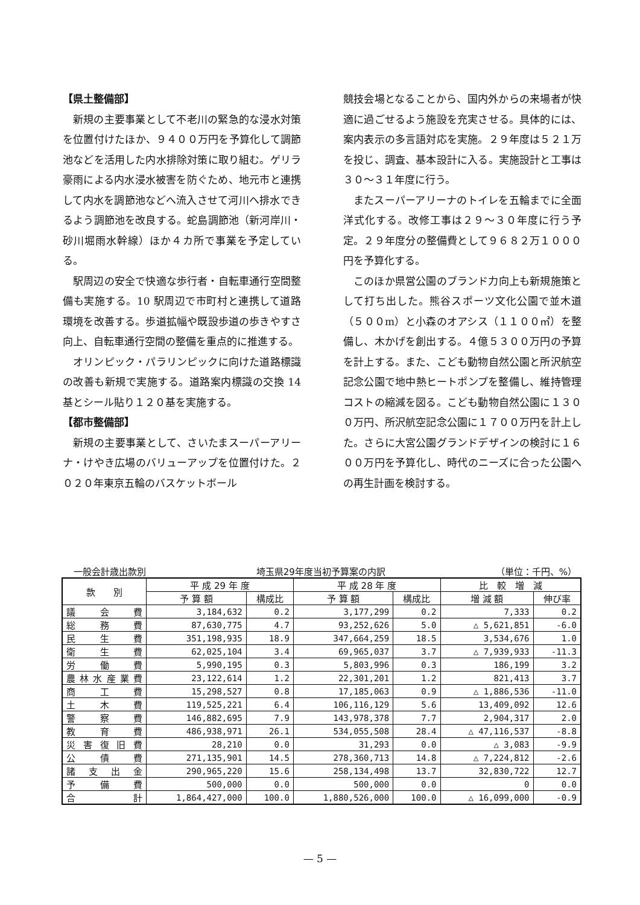【県土整備部】
新規の主要事業として不老川の緊急的な浸水対策を位置付けたほか、９４００万円を予算化して調節池などを活用した内水排除対策に取り組む。ゲリラ豪雨による内水浸水被害を防ぐため、地元市と連携して内水を調節池などへ流入させて河川へ排水できるよう調節池を改良する。蛇島調節池（新河岸川・砂川堀雨水幹線）ほか４カ所で事業を予定している。
駅周辺の安全で快適な歩行者・自転車通行空間整備も実施する。10 駅周辺で市町村と連携して道路環境を改善する。歩道拡幅や既設歩道の歩きやすさ向上、自転車通行空間の整備を重点的に推進する。
オリンピック・パラリンピックに向けた道路標識の改善も新規で実施する。道路案内標識の交換 14 基とシール貼り１２０基を実施する。
【都市整備部】
新規の主要事業として、さいたまスーパーアリーナ・けやき広場のバリューアップを位置付けた。２０２０年東京五輪のバスケットボール
競技会場となることから、国内外からの来場者が快適に過ごせるよう施設を充実させる。具体的には、案内表示の多言語対応を実施。２９年度は５２１万を投じ、調査、基本設計に入る。実施設計と工事は３０～３１年度に行う。
またスーパーアリーナのトイレを五輪までに全面洋式化する。改修工事は２９～３０年度に行う予定。２９年度分の整備費として９６８２万１０００円を予算化する。
このほか県営公園のブランド力向上も新規施策として打ち出した。熊谷スポーツ文化公園で並木道（５００m）と小森のオアシス（１１００㎡）を整備し、木かげを創出する。４億５３００万円の予算を計上する。また、こども動物自然公園と所沢航空記念公園で地中熱ヒートポンプを整備し、維持管理コストの縮減を図る。こども動物自然公園に１３００万円、所沢航空記念公園に１７００万円を計上した。さらに大宮公園グランドデザインの検討に１６００万円を予算化し、時代のニーズに合った公園への再生計画を検討する。
一般会計歳出款別 埼玉県29年度当初予算案の内訳 （単位：千円、%）
| 款 別 | 平 成 29 年 度 | | 平 成 28 年 度 | | 比 較 増 減 | |
| --- | --- | --- | --- | --- | --- | --- |
| | 予 算 額 | 構成比 | 予 算 額 | 構成比 | 増 減 額 | 伸び率 |
| 議会費 | 3,184,632 | 0.2 | 3,177,299 | 0.2 | 7,333 | 0.2 |
| 総務費 | 87,630,775 | 4.7 | 93,252,626 | 5.0 | △ 5,621,851 | -6.0 |
| 民生費 | 351,198,935 | 18.9 | 347,664,259 | 18.5 | 3,534,676 | 1.0 |
| 衛生費 | 62,025,104 | 3.4 | 69,965,037 | 3.7 | △ 7,939,933 | -11.3 |
| 労働費 | 5,990,195 | 0.3 | 5,803,996 | 0.3 | 186,199 | 3.2 |
| 農林水産業費 | 23,122,614 | 1.2 | 22,301,201 | 1.2 | 821,413 | 3.7 |
| 商工費 | 15,298,527 | 0.8 | 17,185,063 | 0.9 | △ 1,886,536 | -11.0 |
| 土木費 | 119,525,221 | 6.4 | 106,116,129 | 5.6 | 13,409,092 | 12.6 |
| 警察費 | 146,882,695 | 7.9 | 143,978,378 | 7.7 | 2,904,317 | 2.0 |
| 教育費 | 486,938,971 | 26.1 | 534,055,508 | 28.4 | △ 47,116,537 | -8.8 |
| 災害復旧費 | 28,210 | 0.0 | 31,293 | 0.0 | △ 3,083 | -9.9 |
| 公債費 | 271,135,901 | 14.5 | 278,360,713 | 14.8 | △ 7,224,812 | -2.6 |
| 諸支出金 | 290,965,220 | 15.6 | 258,134,498 | 13.7 | 32,830,722 | 12.7 |
| 予備費 | 500,000 | 0.0 | 500,000 | 0.0 | 0 | 0.0 |
| 合計 | 1,864,427,000 | 100.0 | 1,880,526,000 | 100.0 | △ 16,099,000 | -0.9 |
— 5 —